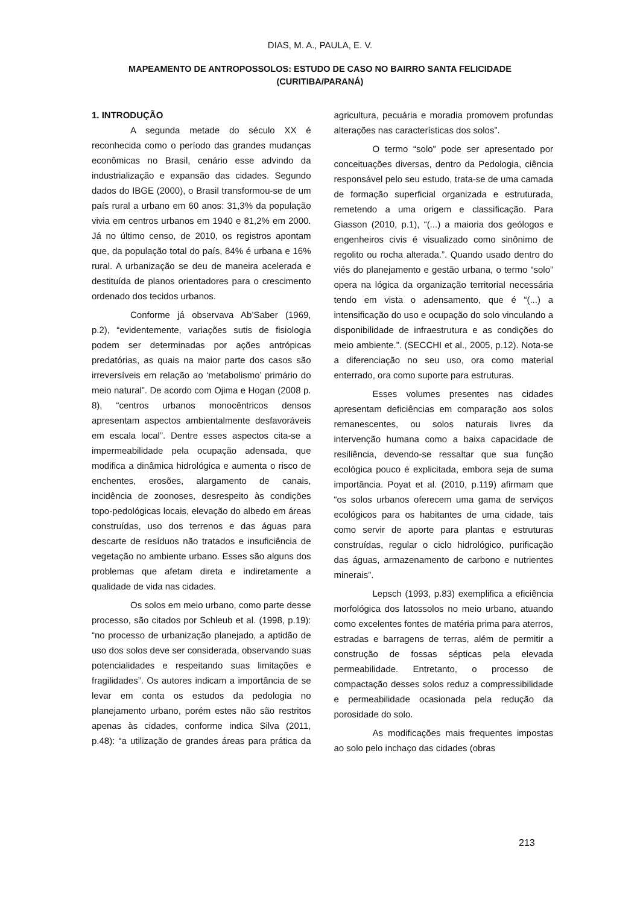DIAS, M. A., PAULA, E. V.
MAPEAMENTO DE ANTROPOSSOLOS: ESTUDO DE CASO NO BAIRRO SANTA FELICIDADE (CURITIBA/PARANÁ)
1. INTRODUÇÃO
A segunda metade do século XX é reconhecida como o período das grandes mudanças econômicas no Brasil, cenário esse advindo da industrialização e expansão das cidades. Segundo dados do IBGE (2000), o Brasil transformou-se de um país rural a urbano em 60 anos: 31,3% da população vivia em centros urbanos em 1940 e 81,2% em 2000. Já no último censo, de 2010, os registros apontam que, da população total do país, 84% é urbana e 16% rural. A urbanização se deu de maneira acelerada e destituída de planos orientadores para o crescimento ordenado dos tecidos urbanos.
Conforme já observava Ab’Saber (1969, p.2), “evidentemente, variações sutis de fisiologia podem ser determinadas por ações antrópicas predatórias, as quais na maior parte dos casos são irreversíveis em relação ao ‘metabolismo’ primário do meio natural”. De acordo com Ojima e Hogan (2008 p. 8), “centros urbanos monocêntricos densos apresentam aspectos ambientalmente desfavoráveis em escala local”. Dentre esses aspectos cita-se a impermeabilidade pela ocupação adensada, que modifica a dinâmica hidrológica e aumenta o risco de enchentes, erosões, alargamento de canais, incidência de zoonoses, desrespeito às condições topo-pedológicas locais, elevação do albedo em áreas construídas, uso dos terrenos e das águas para descarte de resíduos não tratados e insuficiência de vegetação no ambiente urbano. Esses são alguns dos problemas que afetam direta e indiretamente a qualidade de vida nas cidades.
Os solos em meio urbano, como parte desse processo, são citados por Schleub et al. (1998, p.19): “no processo de urbanização planejado, a aptidão de uso dos solos deve ser considerada, observando suas potencialidades e respeitando suas limitações e fragilidades”. Os autores indicam a importância de se levar em conta os estudos da pedologia no planejamento urbano, porém estes não são restritos apenas às cidades, conforme indica Silva (2011, p.48): “a utilização de grandes áreas para prática da agricultura, pecuária e moradia promovem profundas alterações nas características dos solos”.
O termo “solo” pode ser apresentado por conceituações diversas, dentro da Pedologia, ciência responsável pelo seu estudo, trata-se de uma camada de formação superficial organizada e estruturada, remetendo a uma origem e classificação. Para Giasson (2010, p.1), “(...) a maioria dos geólogos e engenheiros civis é visualizado como sinônimo de regolito ou rocha alterada.”. Quando usado dentro do viés do planejamento e gestão urbana, o termo “solo” opera na lógica da organização territorial necessária tendo em vista o adensamento, que é “(...) a intensificação do uso e ocupação do solo vinculando a disponibilidade de infraestrutura e as condições do meio ambiente.”. (SECCHI et al., 2005, p.12). Nota-se a diferenciação no seu uso, ora como material enterrado, ora como suporte para estruturas.
Esses volumes presentes nas cidades apresentam deficiências em comparação aos solos remanescentes, ou solos naturais livres da intervenção humana como a baixa capacidade de resiliência, devendo-se ressaltar que sua função ecológica pouco é explicitada, embora seja de suma importância. Poyat et al. (2010, p.119) afirmam que “os solos urbanos oferecem uma gama de serviços ecológicos para os habitantes de uma cidade, tais como servir de aporte para plantas e estruturas construídas, regular o ciclo hidrológico, purificação das águas, armazenamento de carbono e nutrientes minerais”.
Lepsch (1993, p.83) exemplifica a eficiência morfológica dos latossolos no meio urbano, atuando como excelentes fontes de matéria prima para aterros, estradas e barragens de terras, além de permitir a construção de fossas sépticas pela elevada permeabilidade. Entretanto, o processo de compactação desses solos reduz a compressibilidade e permeabilidade ocasionada pela redução da porosidade do solo.
As modificações mais frequentes impostas ao solo pelo inchaço das cidades (obras
213